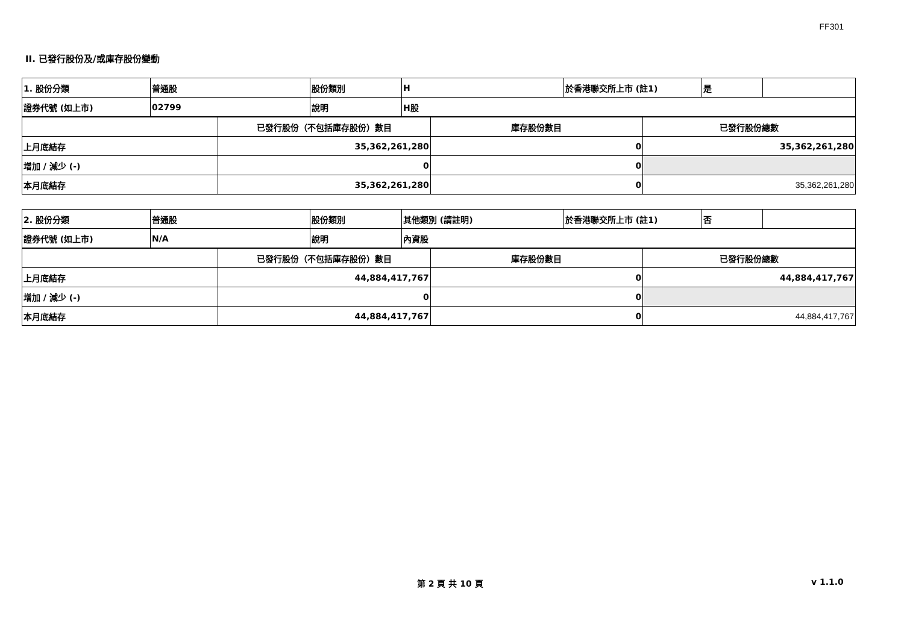FF301
II. 已發行股份及/或庫存股份變動
| 1. 股份分類 | 普通股 | 股份類別 | H | 於香港聯交所上市 (註1) | 是 | |
| 證券代號 (如上市) | 02799 | 說明 | H股 | | | |
| | 已發行股份（不包括庫存股份）數目 | 庫存股份數目 | 已發行股份總數 |
| 上月底結存 | 35,362,261,280 | 0 | 35,362,261,280 |
| 增加 / 減少 (-) | 0 | 0 | |
| 本月底結存 | 35,362,261,280 | 0 | 35,362,261,280 |
| 2. 股份分類 | 普通股 | 股份類別 | 其他類別 (請註明) | 於香港聯交所上市 (註1) | 否 | |
| 證券代號 (如上市) | N/A | 說明 | 內資股 | | | |
| | 已發行股份（不包括庫存股份）數目 | 庫存股份數目 | 已發行股份總數 |
| 上月底結存 | 44,884,417,767 | 0 | 44,884,417,767 |
| 增加 / 減少 (-) | 0 | 0 | |
| 本月底結存 | 44,884,417,767 | 0 | 44,884,417,767 |
第 2 頁 共 10 頁 v 1.1.0